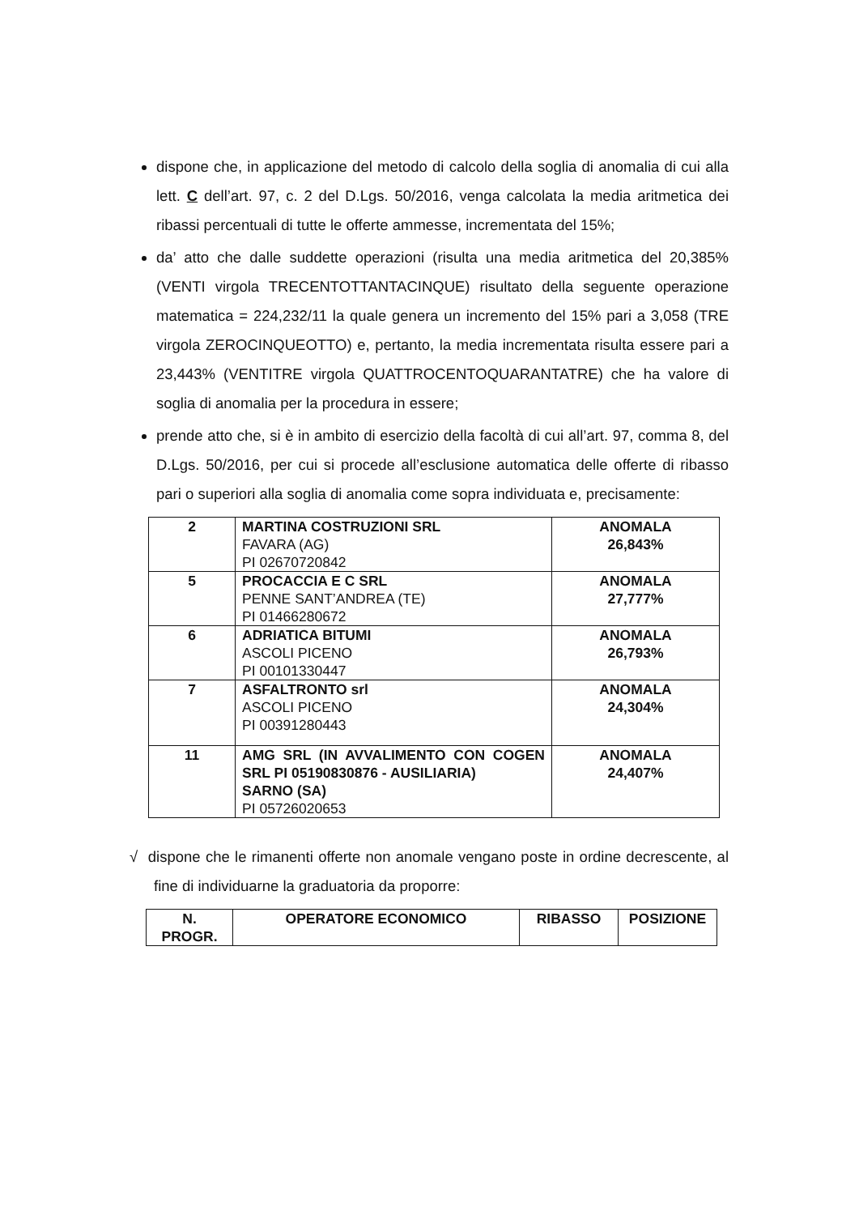dispone che, in applicazione del metodo di calcolo della soglia di anomalia di cui alla lett. C dell’art. 97, c. 2 del D.Lgs. 50/2016, venga calcolata la media aritmetica dei ribassi percentuali di tutte le offerte ammesse, incrementata del 15%;
da’ atto che dalle suddette operazioni (risulta una media aritmetica del 20,385% (VENTI virgola TRECENTOTTANTACINQUE) risultato della seguente operazione matematica = 224,232/11 la quale genera un incremento del 15% pari a 3,058 (TRE virgola ZEROCINQUEOTTO) e, pertanto, la media incrementata risulta essere pari a 23,443% (VENTITRE virgola QUATTROCENTOQUARANTATRE) che ha valore di soglia di anomalia per la procedura in essere;
prende atto che, si è in ambito di esercizio della facoltà di cui all’art. 97, comma 8, del D.Lgs. 50/2016, per cui si procede all’esclusione automatica delle offerte di ribasso pari o superiori alla soglia di anomalia come sopra individuata e, precisamente:
| 2 | MARTINA COSTRUZIONI SRL FAVARA (AG) PI 02670720842 | ANOMALA 26,843% |
| 5 | PROCACCIA E C SRL PENNE SANT’ANDREA (TE) PI 01466280672 | ANOMALA 27,777% |
| 6 | ADRIATICA BITUMI ASCOLI PICENO PI 00101330447 | ANOMALA 26,793% |
| 7 | ASFALTRONTO srl ASCOLI PICENO PI 00391280443 | ANOMALA 24,304% |
| 11 | AMG SRL (IN AVVALIMENTO CON COGEN SRL PI 05190830876 - AUSILIARIA) SARNO (SA) PI 05726020653 | ANOMALA 24,407% |
√ dispone che le rimanenti offerte non anomale vengano poste in ordine decrescente, al fine di individuarne la graduatoria da proporre:
| N. PROGR. | OPERATORE ECONOMICO | RIBASSO | POSIZIONE |
| --- | --- | --- | --- |